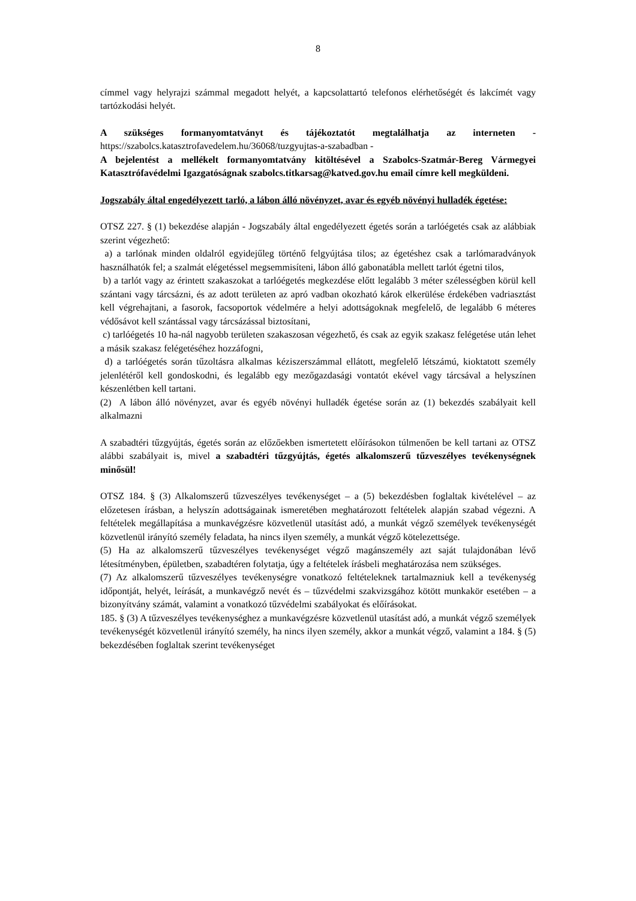8
címmel vagy helyrajzi számmal megadott helyét, a kapcsolattartó telefonos elérhetőségét és lakcímét vagy tartózkodási helyét.
A szükséges formanyomtatványt és tájékoztatót megtalálhatja az interneten - https://szabolcs.katasztrofavedelem.hu/36068/tuzgyujtas-a-szabadban -
A bejelentést a mellékelt formanyomtatvány kitöltésével a Szabolcs-Szatmár-Bereg Vármegyei Katasztrófavédelmi Igazgatóságnak szabolcs.titkarsag@katved.gov.hu email címre kell megküldeni.
Jogszabály által engedélyezett tarló, a lábon álló növényzet, avar és egyéb növényi hulladék égetése:
OTSZ 227. § (1) bekezdése alapján - Jogszabály által engedélyezett égetés során a tarlóégetés csak az alábbiak szerint végezhető:
a) a tarlónak minden oldalról egyidejűleg történő felgyújtása tilos; az égetéshez csak a tarlómaradványok használhatók fel; a szalmát elégetéssel megsemmisíteni, lábon álló gabonatábla mellett tarlót égetni tilos,
b) a tarlót vagy az érintett szakaszokat a tarlóégetés megkezdése előtt legalább 3 méter szélességben körül kell szántani vagy tárcsázni, és az adott területen az apró vadban okozható károk elkerülése érdekében vadriasztást kell végrehajtani, a fasorok, facsoportok védelmére a helyi adottságoknak megfelelő, de legalább 6 méteres védősávot kell szántással vagy tárcsázással biztosítani,
c) tarlóégetés 10 ha-nál nagyobb területen szakaszosan végezhető, és csak az egyik szakasz felégetése után lehet a másik szakasz felégetéséhez hozzáfogni,
d) a tarlóégetés során tűzoltásra alkalmas kéziszerszámmal ellátott, megfelelő létszámú, kioktatott személy jelenlétéről kell gondoskodni, és legalább egy mezőgazdasági vontatót ekével vagy tárcsával a helyszínen készenlétben kell tartani.
(2) A lábon álló növényzet, avar és egyéb növényi hulladék égetése során az (1) bekezdés szabályait kell alkalmazni
A szabadtéri tűzgyújtás, égetés során az előzőekben ismertetett előírásokon túlmenően be kell tartani az OTSZ alábbi szabályait is, mivel a szabadtéri tűzgyújtás, égetés alkalomszerű tűzveszélyes tevékenységnek minősül!
OTSZ 184. § (3) Alkalomszerű tűzveszélyes tevékenységet – a (5) bekezdésben foglaltak kivételével – az előzetesen írásban, a helyszín adottságainak ismeretében meghatározott feltételek alapján szabad végezni. A feltételek megállapítása a munkavégzésre közvetlenül utasítást adó, a munkát végző személyek tevékenységét közvetlenül irányító személy feladata, ha nincs ilyen személy, a munkát végző kötelezettsége.
(5) Ha az alkalomszerű tűzveszélyes tevékenységet végző magánszemély azt saját tulajdonában lévő létesítményben, épületben, szabadtéren folytatja, úgy a feltételek írásbeli meghatározása nem szükséges.
(7) Az alkalomszerű tűzveszélyes tevékenységre vonatkozó feltételeknek tartalmazniuk kell a tevékenység időpontját, helyét, leírását, a munkavégző nevét és – tűzvédelmi szakvizsgához kötött munkakör esetében – a bizonyítvány számát, valamint a vonatkozó tűzvédelmi szabályokat és előírásokat.
185. § (3) A tűzveszélyes tevékenységhez a munkavégzésre közvetlenül utasítást adó, a munkát végző személyek tevékenységét közvetlenül irányító személy, ha nincs ilyen személy, akkor a munkát végző, valamint a 184. § (5) bekezdésében foglaltak szerint tevékenységet